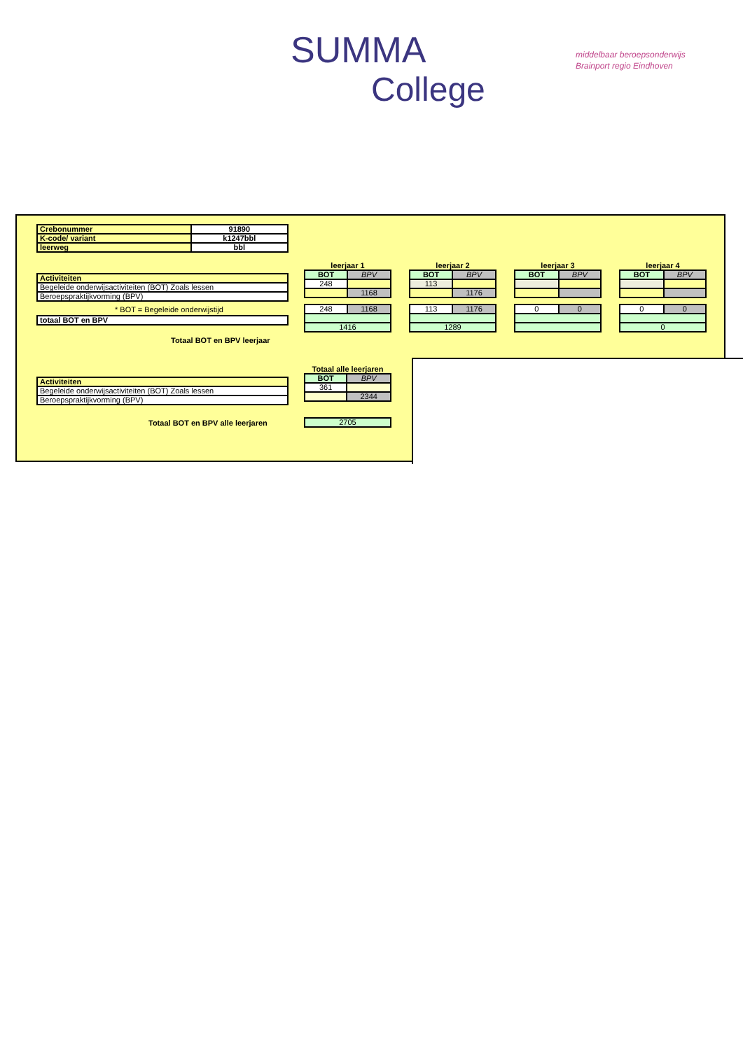SUMMA
College
middelbaar beroepsonderwijs
Brainport regio Eindhoven
| Crebonummer | 91890 |
| K-code/ variant | k1247bbl |
| leerweg | bbl |
| Activiteiten |
| Begeleide onderwijsactiviteiten (BOT) Zoals lessen |
| Beroepspraktijkvorming (BPV) |
* BOT = Begeleide onderwijstijd
| totaal BOT en BPV |
Totaal BOT en BPV leerjaar
| leerjaar 1 | |
| --- | --- |
| BOT | BPV |
| 248 | |
| | 1168 |
| 248 | 1168 |
| 1416 | |
| leerjaar 2 | |
| --- | --- |
| BOT | BPV |
| 113 | |
| | 1176 |
| 113 | 1176 |
| 1289 | |
| leerjaar 3 | |
| --- | --- |
| BOT | BPV |
| 0 | 0 |
| leerjaar 4 | |
| --- | --- |
| BOT | BPV |
| 0 | 0 |
| 0 | |
| Activiteiten |
| Begeleide onderwijsactiviteiten (BOT) Zoals lessen |
| Beroepspraktijkvorming (BPV) |
| Totaal alle leerjaren | |
| --- | --- |
| BOT | BPV |
| 361 | |
| | 2344 |
Totaal BOT en BPV alle leerjaren
| 2705 |